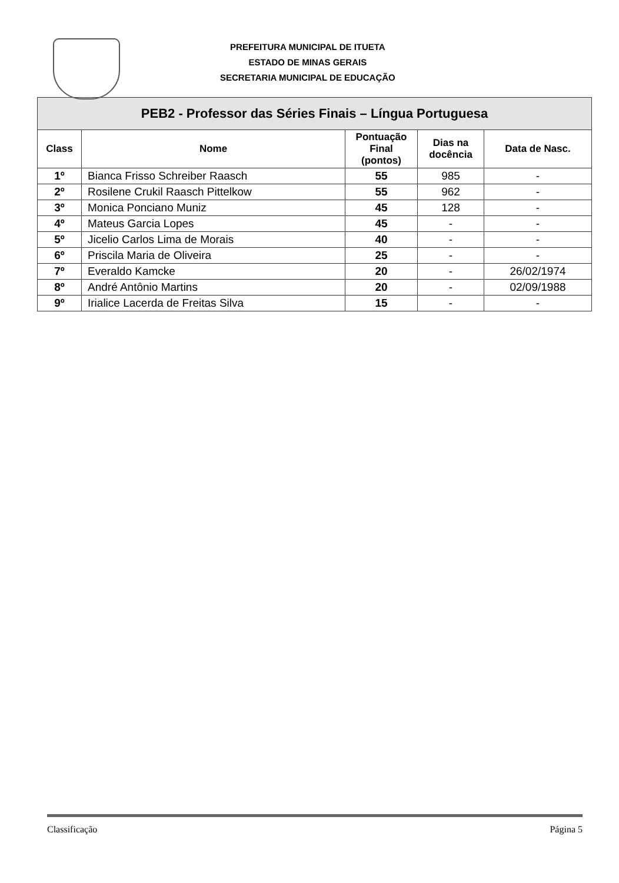PREFEITURA MUNICIPAL DE ITUETA
ESTADO DE MINAS GERAIS
SECRETARIA MUNICIPAL DE EDUCAÇÃO
| PEB2 - Professor das Séries Finais – Língua Portuguesa | | | | |
| --- | --- | --- | --- | --- |
| Class | Nome | Pontuação Final (pontos) | Dias na docência | Data de Nasc. |
| 1º | Bianca Frisso Schreiber Raasch | 55 | 985 | - |
| 2º | Rosilene Crukil Raasch Pittelkow | 55 | 962 | - |
| 3º | Monica Ponciano Muniz | 45 | 128 | - |
| 4º | Mateus Garcia Lopes | 45 | - | - |
| 5º | Jicelio Carlos Lima de Morais | 40 | - | - |
| 6º | Priscila Maria de Oliveira | 25 | - | - |
| 7º | Everaldo Kamcke | 20 | - | 26/02/1974 |
| 8º | André Antônio Martins | 20 | - | 02/09/1988 |
| 9º | Irialice Lacerda de Freitas Silva | 15 | - | - |
Classificação Página 5